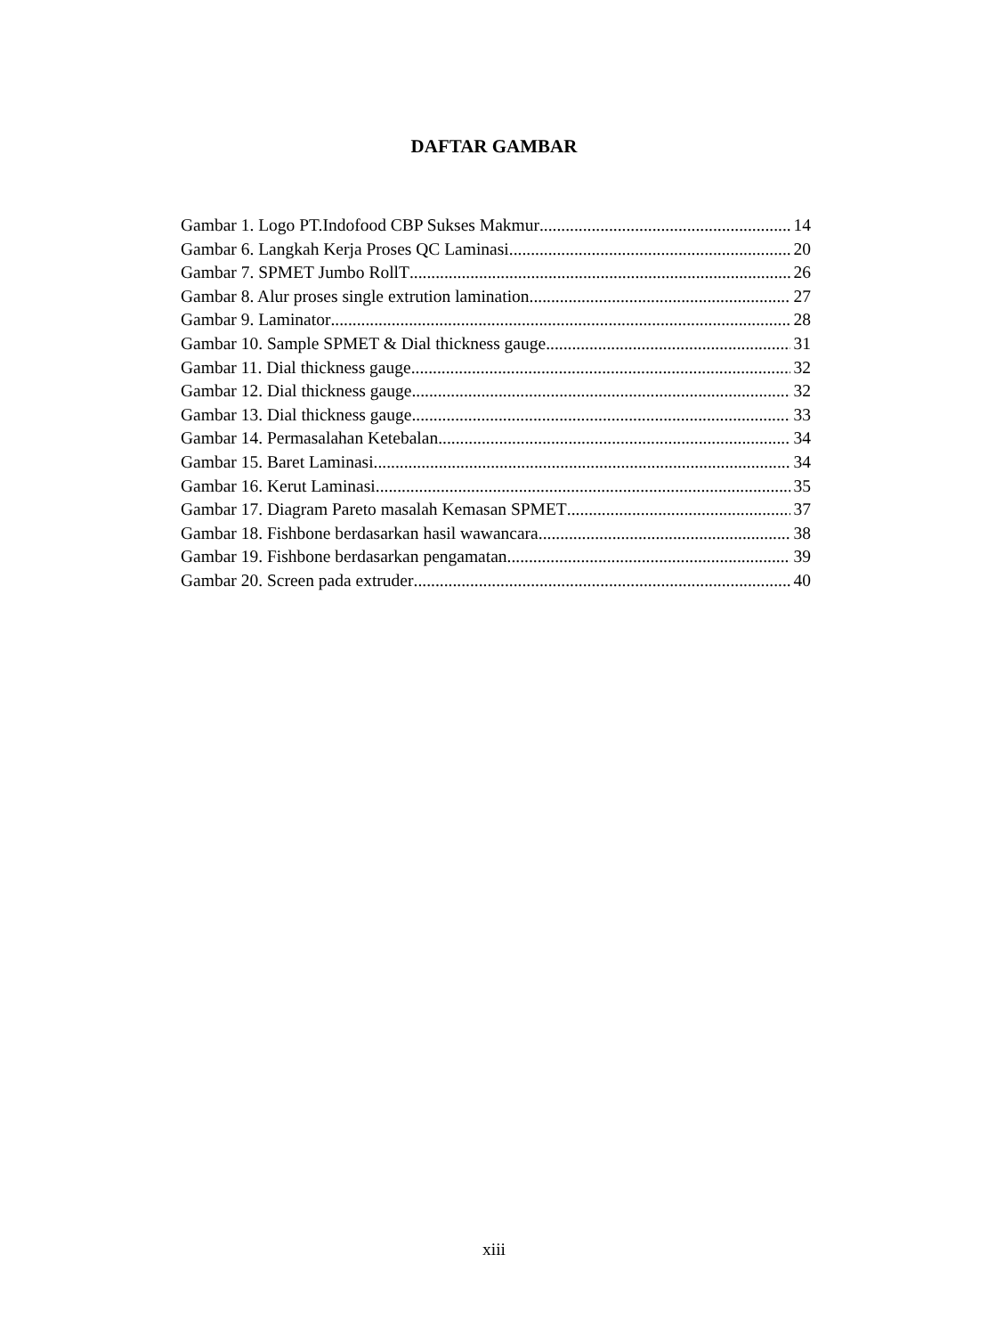DAFTAR GAMBAR
Gambar 1. Logo PT.Indofood CBP Sukses Makmur 14
Gambar 6. Langkah Kerja Proses QC Laminasi 20
Gambar 7. SPMET Jumbo RollT 26
Gambar 8. Alur proses single extrution lamination 27
Gambar 9. Laminator 28
Gambar 10. Sample SPMET & Dial thickness gauge 31
Gambar 11. Dial thickness gauge 32
Gambar 12. Dial thickness gauge 32
Gambar 13. Dial thickness gauge 33
Gambar 14. Permasalahan Ketebalan 34
Gambar 15. Baret Laminasi 34
Gambar 16. Kerut Laminasi 35
Gambar 17. Diagram Pareto masalah Kemasan SPMET 37
Gambar 18. Fishbone berdasarkan hasil wawancara 38
Gambar 19. Fishbone berdasarkan pengamatan 39
Gambar 20. Screen pada extruder 40
xiii